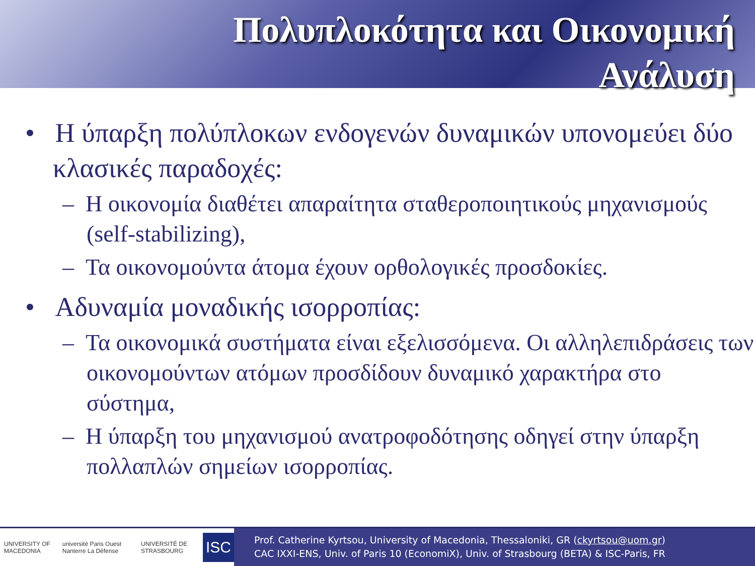Πολυπλοκότητα και Οικονομική
Ανάλυση
• Η ύπαρξη πολύπλοκων ενδογενών δυναμικών υπονομεύει δύο κλασικές παραδοχές:
– Η οικονομία διαθέτει απαραίτητα σταθεροποιητικούς μηχανισμούς (self-stabilizing),
– Τα οικονομούντα άτομα έχουν ορθολογικές προσδοκίες.
• Αδυναμία μοναδικής ισορροπίας:
– Τα οικονομικά συστήματα είναι εξελισσόμενα. Οι αλληλεπιδράσεις των οικονομούντων ατόμων προσδίδουν δυναμικό χαρακτήρα στο σύστημα,
– Η ύπαρξη του μηχανισμού ανατροφοδότησης οδηγεί στην ύπαρξη πολλαπλών σημείων ισορροπίας.
UNIVERSITY OF MACEDONIA université Paris Ouest Nanterre La Défense UNIVERSITÉ DE STRASBOURG ISC
Prof. Catherine Kyrtsou, University of Macedonia, Thessaloniki, GR (ckyrtsou@uom.gr)
CAC IXXI-ENS, Univ. of Paris 10 (EconomiX), Univ. of Strasbourg (BETA) & ISC-Paris, FR